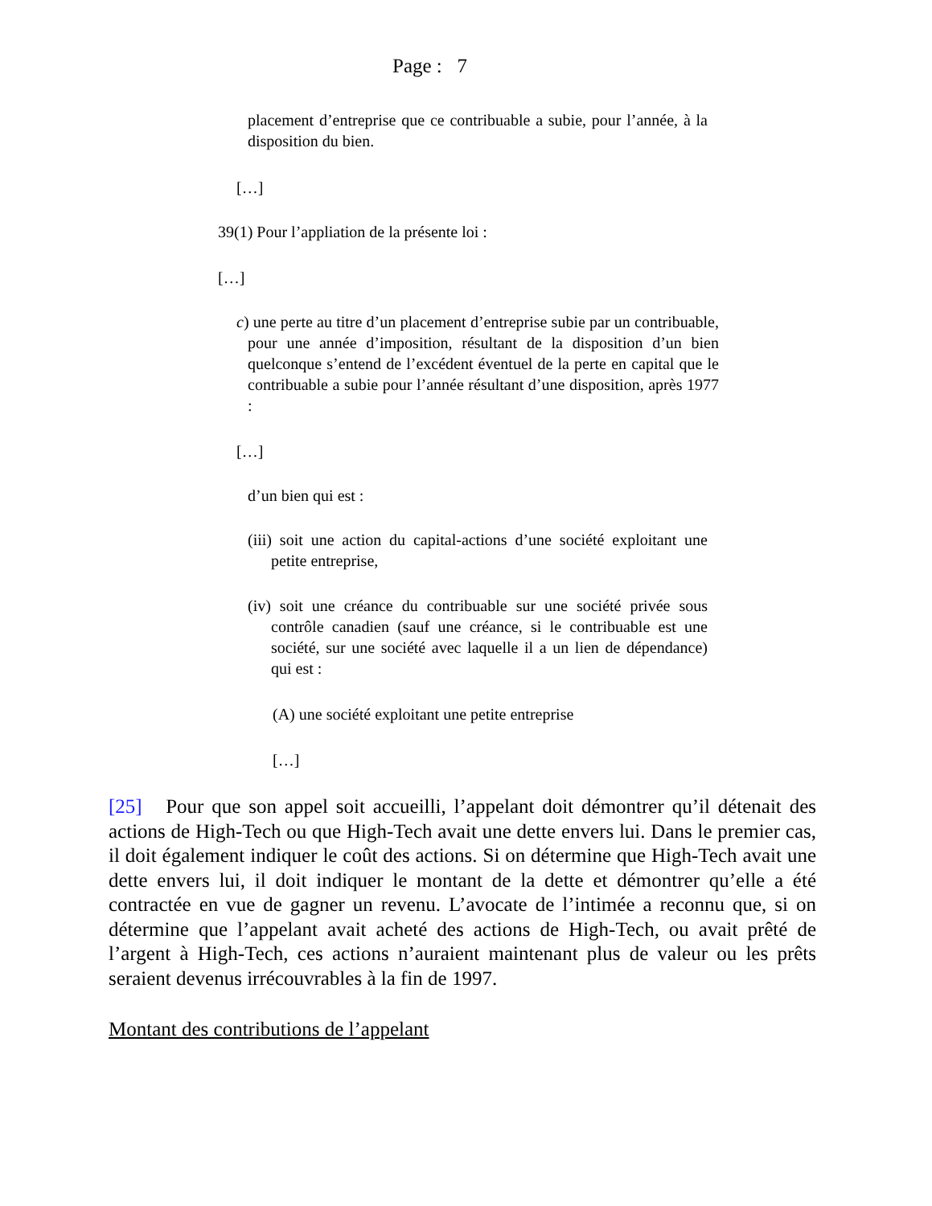Page : 7
placement d’entreprise que ce contribuable a subie, pour l’année, à la disposition du bien.
[…]
39(1) Pour l’appliation de la présente loi :
[…]
c) une perte au titre d’un placement d’entreprise subie par un contribuable, pour une année d’imposition, résultant de la disposition d’un bien quelconque s’entend de l’excédent éventuel de la perte en capital que le contribuable a subie pour l’année résultant d’une disposition, après 1977 :
[…]
d’un bien qui est :
(iii) soit une action du capital-actions d’une société exploitant une petite entreprise,
(iv) soit une créance du contribuable sur une société privée sous contrôle canadien (sauf une créance, si le contribuable est une société, sur une société avec laquelle il a un lien de dépendance) qui est :
(A) une société exploitant une petite entreprise
[…]
[25] Pour que son appel soit accueilli, l’appelant doit démontrer qu’il détenait des actions de High-Tech ou que High-Tech avait une dette envers lui. Dans le premier cas, il doit également indiquer le coût des actions. Si on détermine que High-Tech avait une dette envers lui, il doit indiquer le montant de la dette et démontrer qu’elle a été contractée en vue de gagner un revenu. L’avocate de l’intimée a reconnu que, si on détermine que l’appelant avait acheté des actions de High-Tech, ou avait prêté de l’argent à High-Tech, ces actions n’auraient maintenant plus de valeur ou les prêts seraient devenus irrécouvrables à la fin de 1997.
Montant des contributions de l’appelant